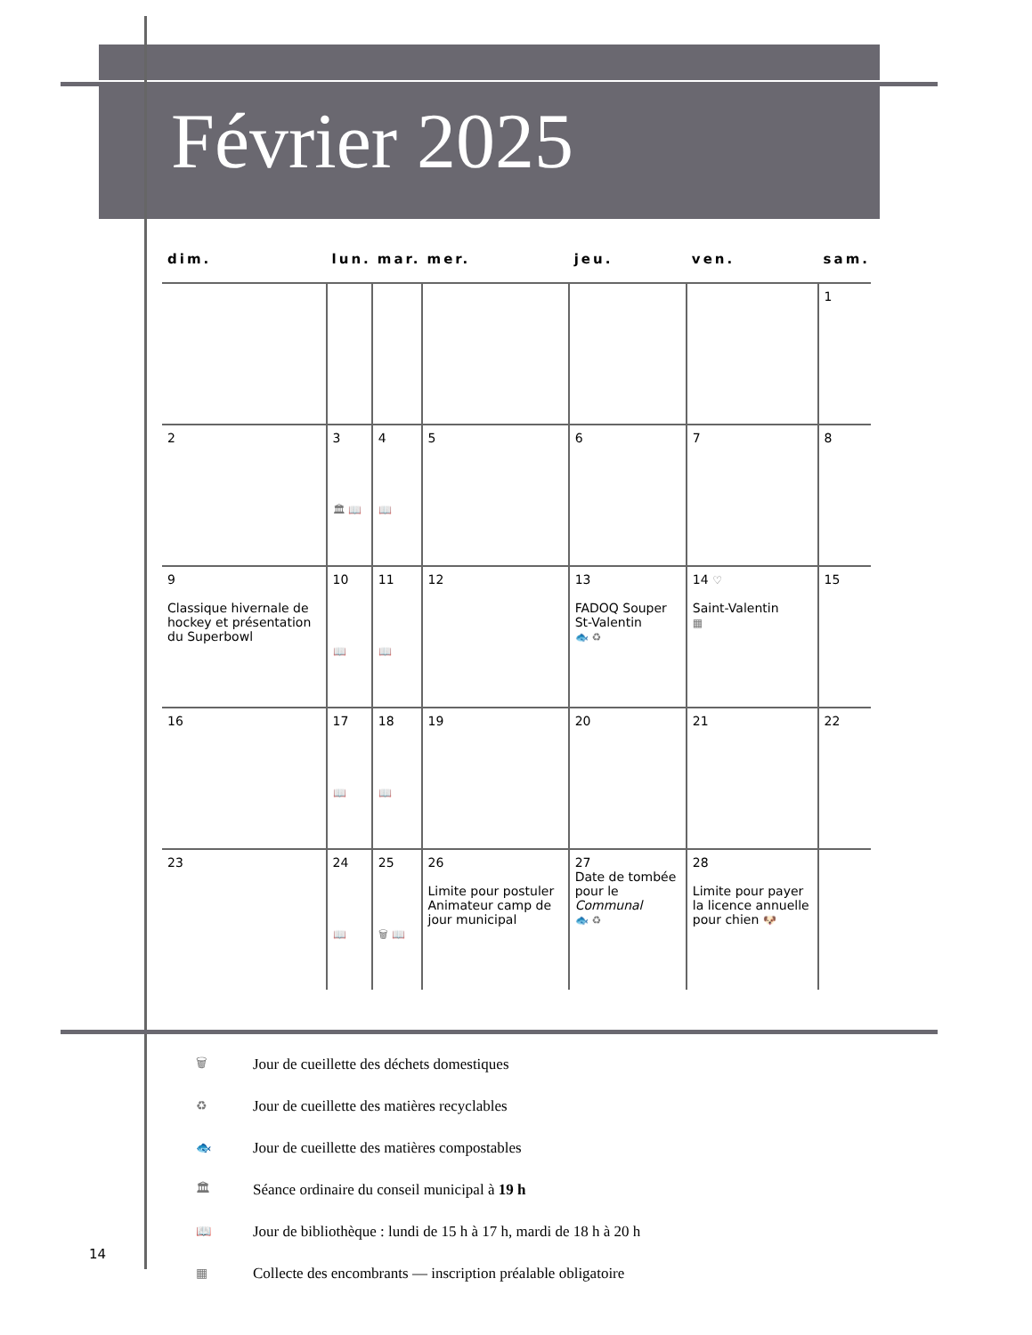Février 2025
| dim. | lun. | mar. | mer. | jeu. | ven. | sam. |
| --- | --- | --- | --- | --- | --- | --- |
| | | | | | | 1 |
| 2 | 3 🏛 📖 | 4 📖 | 5 | 6 | 7 | 8 |
| 9 Classique hivernale de hockey et présentation du Superbowl | 10 📖 | 11 📖 | 12 | 13 FADOQ Souper St-Valentin 🐟 ♻ | 14 ♡ Saint-Valentin ▦ | 15 |
| 16 | 17 📖 | 18 📖 | 19 | 20 | 21 | 22 |
| 23 | 24 📖 | 25 🗑 📖 | 26 Limite pour postuler Animateur camp de jour municipal | 27 Date de tombée pour le Communal 🐟 ♻ | 28 Limite pour payer la licence annuelle pour chien 🐶 | |
🗑 Jour de cueillette des déchets domestiques
♻ Jour de cueillette des matières recyclables
🐟 Jour de cueillette des matières compostables
🏛 Séance ordinaire du conseil municipal à 19 h
📖 Jour de bibliothèque : lundi de 15 h à 17 h, mardi de 18 h à 20 h
▦ Collecte des encombrants — inscription préalable obligatoire
14